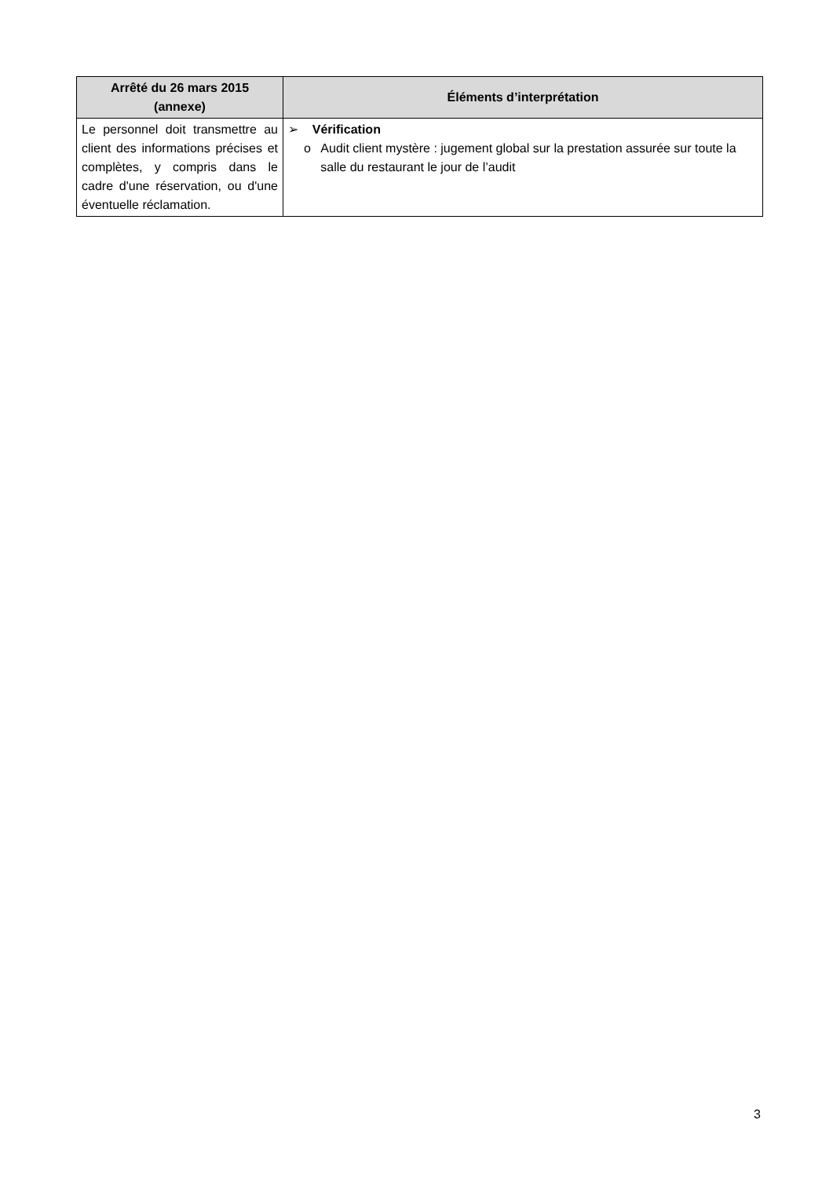| Arrêté du 26 mars 2015 (annexe) | Éléments d’interprétation |
| --- | --- |
| Le personnel doit transmettre au client des informations précises et complètes, y compris dans le cadre d'une réservation, ou d'une éventuelle réclamation. | ➢ Vérification o Audit client mystère : jugement global sur la prestation assurée sur toute la salle du restaurant le jour de l’audit |
3